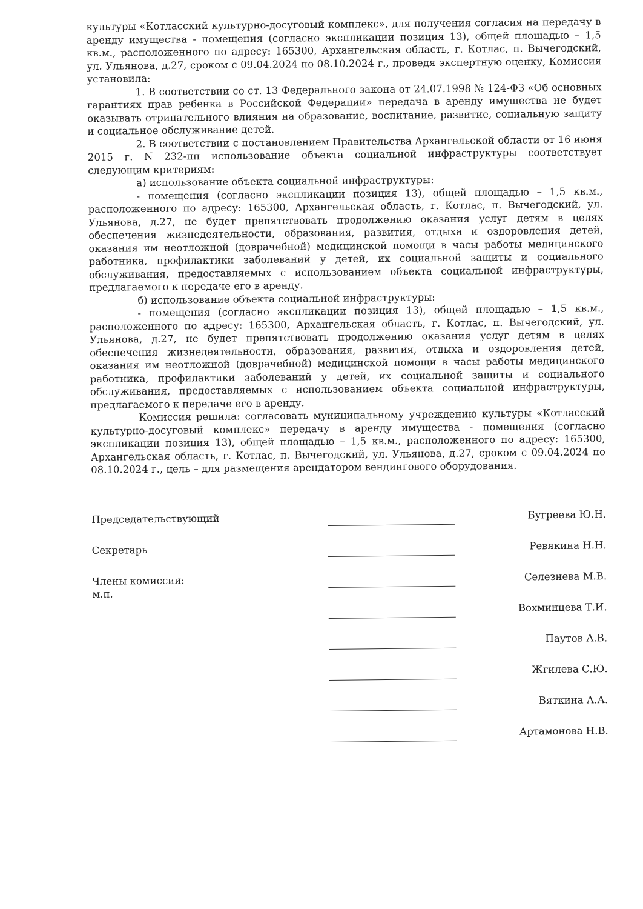культуры «Котласский культурно-досуговый комплекс», для получения согласия на передачу в аренду имущества - помещения (согласно экспликации позиция 13), общей площадью – 1,5 кв.м., расположенного по адресу: 165300, Архангельская область, г. Котлас, п. Вычегодский, ул. Ульянова, д.27, сроком с 09.04.2024 по 08.10.2024 г., проведя экспертную оценку, Комиссия установила:
1. В соответствии со ст. 13 Федерального закона от 24.07.1998 № 124-ФЗ «Об основных гарантиях прав ребенка в Российской Федерации» передача в аренду имущества не будет оказывать отрицательного влияния на образование, воспитание, развитие, социальную защиту и социальное обслуживание детей.
2. В соответствии с постановлением Правительства Архангельской области от 16 июня 2015 г. N 232-пп использование объекта социальной инфраструктуры соответствует следующим критериям:
а) использование объекта социальной инфраструктуры:
- помещения (согласно экспликации позиция 13), общей площадью – 1,5 кв.м., расположенного по адресу: 165300, Архангельская область, г. Котлас, п. Вычегодский, ул. Ульянова, д.27, не будет препятствовать продолжению оказания услуг детям в целях обеспечения жизнедеятельности, образования, развития, отдыха и оздоровления детей, оказания им неотложной (доврачебной) медицинской помощи в часы работы медицинского работника, профилактики заболеваний у детей, их социальной защиты и социального обслуживания, предоставляемых с использованием объекта социальной инфраструктуры, предлагаемого к передаче его в аренду.
б) использование объекта социальной инфраструктуры:
- помещения (согласно экспликации позиция 13), общей площадью – 1,5 кв.м., расположенного по адресу: 165300, Архангельская область, г. Котлас, п. Вычегодский, ул. Ульянова, д.27, не будет препятствовать продолжению оказания услуг детям в целях обеспечения жизнедеятельности, образования, развития, отдыха и оздоровления детей, оказания им неотложной (доврачебной) медицинской помощи в часы работы медицинского работника, профилактики заболеваний у детей, их социальной защиты и социального обслуживания, предоставляемых с использованием объекта социальной инфраструктуры, предлагаемого к передаче его в аренду.
Комиссия решила: согласовать муниципальному учреждению культуры «Котласский культурно-досуговый комплекс» передачу в аренду имущества - помещения (согласно экспликации позиция 13), общей площадью – 1,5 кв.м., расположенного по адресу: 165300, Архангельская область, г. Котлас, п. Вычегодский, ул. Ульянова, д.27, сроком с 09.04.2024 по 08.10.2024 г., цель – для размещения арендатором вендингового оборудования.
Председательствующий
Бугреева Ю.Н.
Секретарь
Ревякина Н.Н.
Члены комиссии:
м.п.
Селезнева М.В.
Вохминцева Т.И.
Паутов А.В.
Жгилева С.Ю.
Вяткина А.А.
Артамонова Н.В.